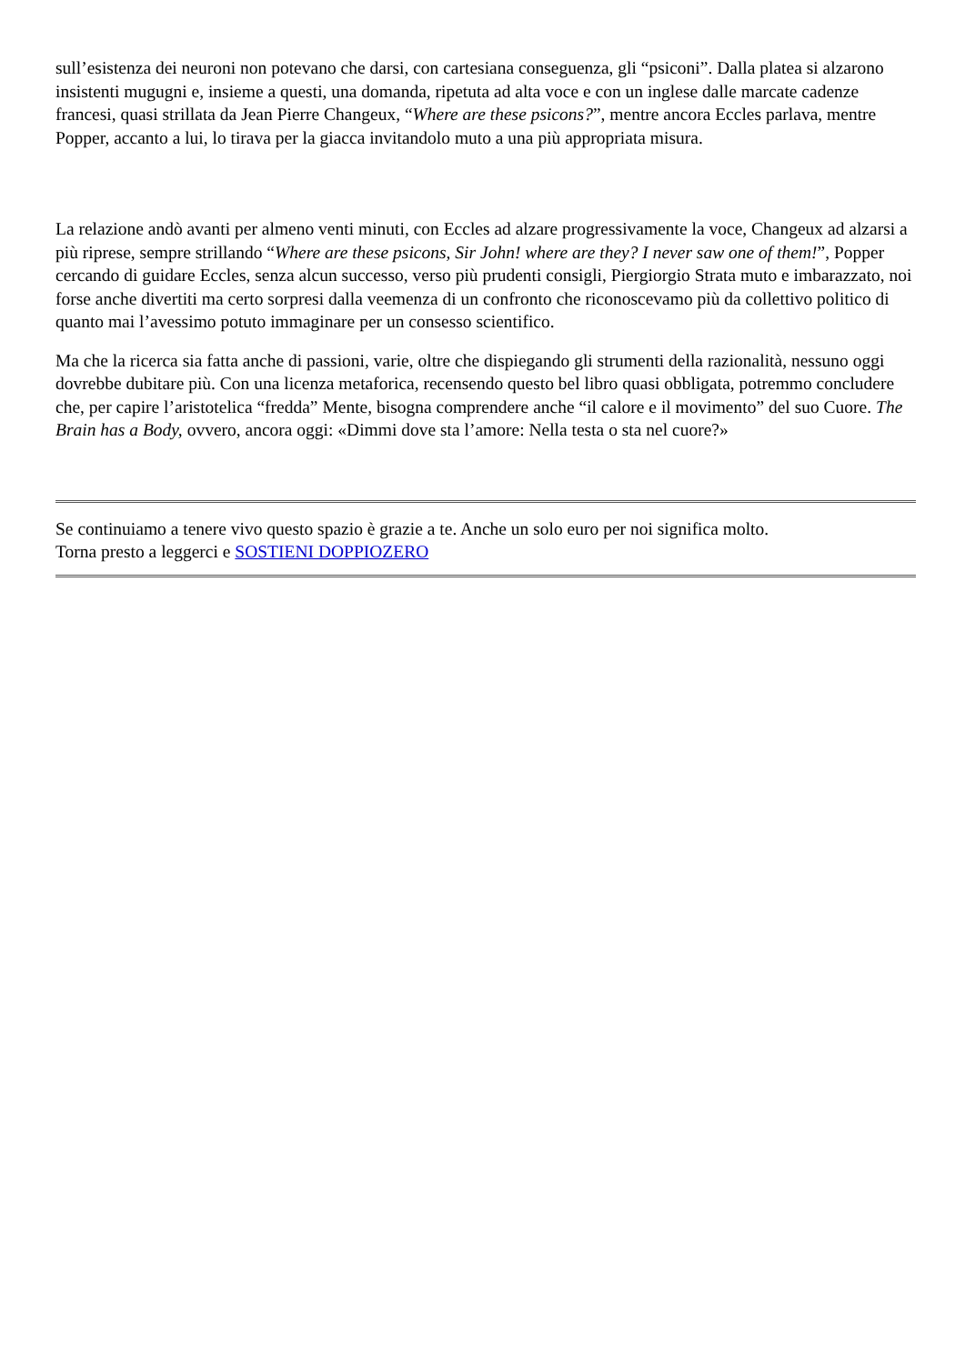sull’esistenza dei neuroni non potevano che darsi, con cartesiana conseguenza, gli “psiconi”. Dalla platea si alzarono insistenti mugugni e, insieme a questi, una domanda, ripetuta ad alta voce e con un inglese dalle marcate cadenze francesi, quasi strillata da Jean Pierre Changeux, “Where are these psicons?”, mentre ancora Eccles parlava, mentre Popper, accanto a lui, lo tirava per la giacca invitandolo muto a una più appropriata misura.
La relazione andò avanti per almeno venti minuti, con Eccles ad alzare progressivamente la voce, Changeux ad alzarsi a più riprese, sempre strillando “Where are these psicons, Sir John! where are they? I never saw one of them!”, Popper cercando di guidare Eccles, senza alcun successo, verso più prudenti consigli, Piergiorgio Strata muto e imbarazzato, noi forse anche divertiti ma certo sorpresi dalla veemenza di un confronto che riconoscevamo più da collettivo politico di quanto mai l’avessimo potuto immaginare per un consesso scientifico.
Ma che la ricerca sia fatta anche di passioni, varie, oltre che dispiegando gli strumenti della razionalità, nessuno oggi dovrebbe dubitare più. Con una licenza metaforica, recensendo questo bel libro quasi obbligata, potremmo concludere che, per capire l’aristotelica “fredda” Mente, bisogna comprendere anche “il calore e il movimento” del suo Cuore. The Brain has a Body, ovvero, ancora oggi: «Dimmi dove sta l’amore: Nella testa o sta nel cuore?»
Se continuiamo a tenere vivo questo spazio è grazie a te. Anche un solo euro per noi significa molto.
Torna presto a leggerci e SOSTIENI DOPPIOZERO